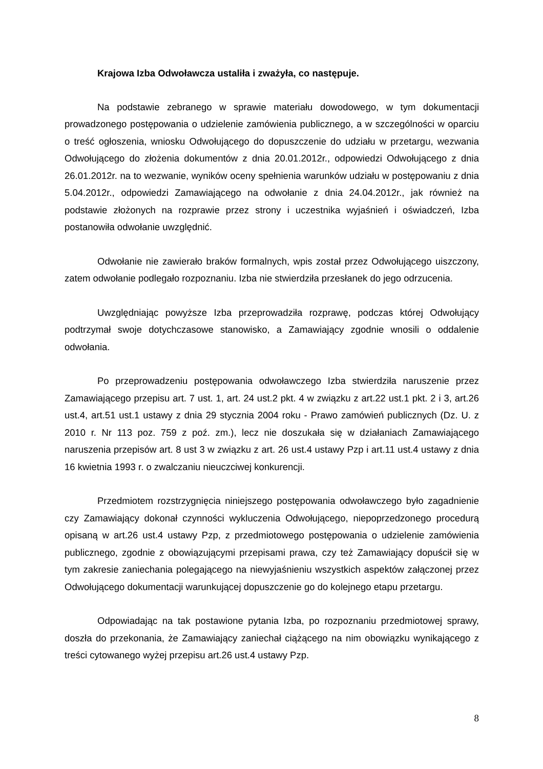Krajowa Izba Odwoławcza ustaliła i zważyła, co następuje.
Na podstawie zebranego w sprawie materiału dowodowego, w tym dokumentacji prowadzonego postępowania o udzielenie zamówienia publicznego, a w szczególności w oparciu o treść ogłoszenia, wniosku Odwołującego do dopuszczenie do udziału w przetargu, wezwania Odwołującego do złożenia dokumentów z dnia 20.01.2012r., odpowiedzi Odwołującego z dnia 26.01.2012r. na to wezwanie, wyników oceny spełnienia warunków udziału w postępowaniu z dnia 5.04.2012r., odpowiedzi Zamawiającego na odwołanie z dnia 24.04.2012r., jak również na podstawie złożonych na rozprawie przez strony i uczestnika wyjaśnień i oświadczeń, Izba postanowiła odwołanie uwzględnić.
Odwołanie nie zawierało braków formalnych, wpis został przez Odwołującego uiszczony, zatem odwołanie podlegało rozpoznaniu. Izba nie stwierdziła przesłanek do jego odrzucenia.
Uwzględniając powyższe Izba przeprowadziła rozprawę, podczas której Odwołujący podtrzymał swoje dotychczasowe stanowisko, a Zamawiający zgodnie wnosili o oddalenie odwołania.
Po przeprowadzeniu postępowania odwoławczego Izba stwierdziła naruszenie przez Zamawiającego przepisu art. 7 ust. 1, art. 24 ust.2 pkt. 4 w związku z art.22 ust.1 pkt. 2 i 3, art.26 ust.4, art.51 ust.1 ustawy z dnia 29 stycznia 2004 roku - Prawo zamówień publicznych (Dz. U. z 2010 r. Nr 113 poz. 759 z poź. zm.), lecz nie doszukała się w działaniach Zamawiającego naruszenia przepisów art. 8 ust 3 w związku z art. 26 ust.4 ustawy Pzp i art.11 ust.4 ustawy z dnia 16 kwietnia 1993 r. o zwalczaniu nieuczciwej konkurencji.
Przedmiotem rozstrzygnięcia niniejszego postępowania odwoławczego było zagadnienie czy Zamawiający dokonał czynności wykluczenia Odwołującego, niepoprzedzonego procedurą opisaną w art.26 ust.4 ustawy Pzp, z przedmiotowego postępowania o udzielenie zamówienia publicznego, zgodnie z obowiązującymi przepisami prawa, czy też Zamawiający dopuścił się w tym zakresie zaniechania polegającego na niewyjaśnieniu wszystkich aspektów załączonej przez Odwołującego dokumentacji warunkującej dopuszczenie go do kolejnego etapu przetargu.
Odpowiadając na tak postawione pytania Izba, po rozpoznaniu przedmiotowej sprawy, doszła do przekonania, że Zamawiający zaniechał ciążącego na nim obowiązku wynikającego z treści cytowanego wyżej przepisu art.26 ust.4 ustawy Pzp.
8